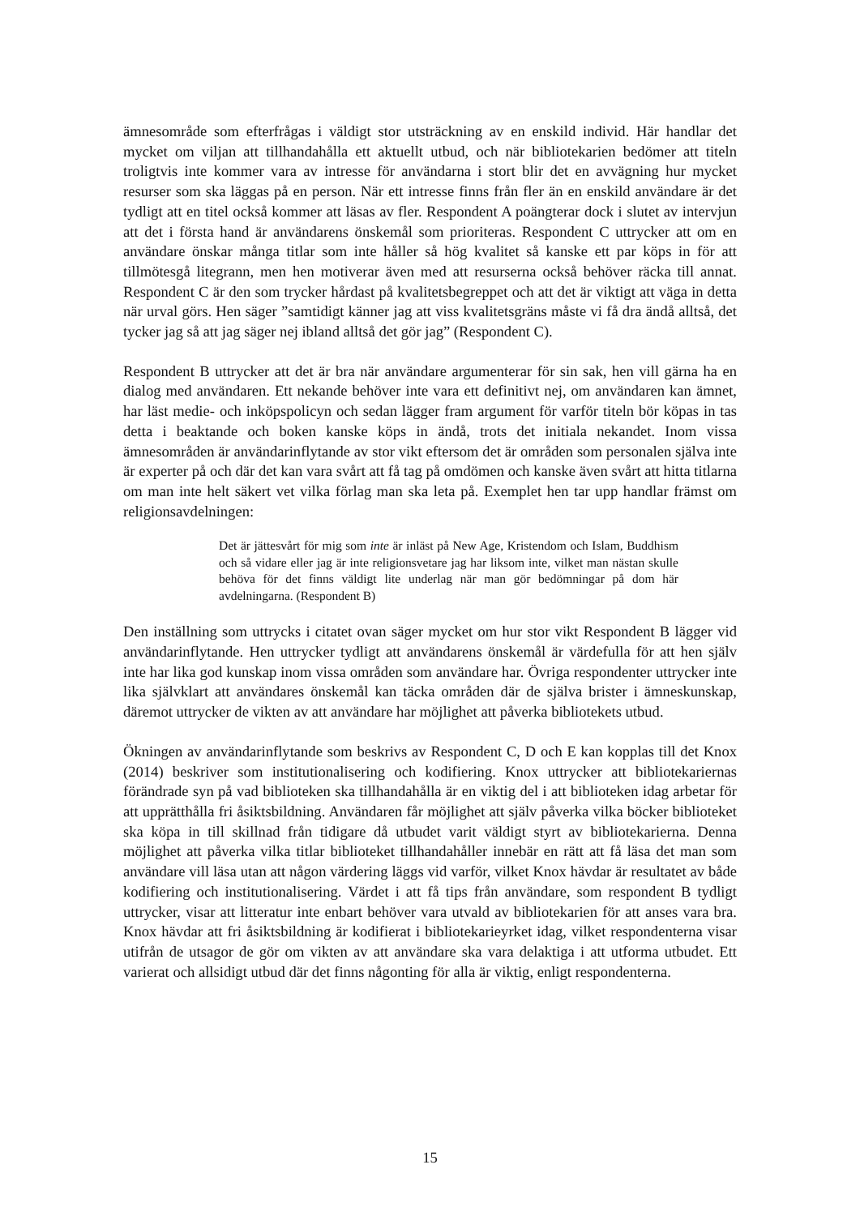ämnesområde som efterfrågas i väldigt stor utsträckning av en enskild individ. Här handlar det mycket om viljan att tillhandahålla ett aktuellt utbud, och när bibliotekarien bedömer att titeln troligtvis inte kommer vara av intresse för användarna i stort blir det en avvägning hur mycket resurser som ska läggas på en person. När ett intresse finns från fler än en enskild användare är det tydligt att en titel också kommer att läsas av fler. Respondent A poängterar dock i slutet av intervjun att det i första hand är användarens önskemål som prioriteras. Respondent C uttrycker att om en användare önskar många titlar som inte håller så hög kvalitet så kanske ett par köps in för att tillmötesgå litegrann, men hen motiverar även med att resurserna också behöver räcka till annat. Respondent C är den som trycker hårdast på kvalitetsbegreppet och att det är viktigt att väga in detta när urval görs. Hen säger ”samtidigt känner jag att viss kvalitetsgräns måste vi få dra ändå alltså, det tycker jag så att jag säger nej ibland alltså det gör jag” (Respondent C).
Respondent B uttrycker att det är bra när användare argumenterar för sin sak, hen vill gärna ha en dialog med användaren. Ett nekande behöver inte vara ett definitivt nej, om användaren kan ämnet, har läst medie- och inköpspolicyn och sedan lägger fram argument för varför titeln bör köpas in tas detta i beaktande och boken kanske köps in ändå, trots det initiala nekandet. Inom vissa ämnesområden är användarinflytande av stor vikt eftersom det är områden som personalen själva inte är experter på och där det kan vara svårt att få tag på omdömen och kanske även svårt att hitta titlarna om man inte helt säkert vet vilka förlag man ska leta på. Exemplet hen tar upp handlar främst om religionsavdelningen:
Det är jättesvårt för mig som inte är inläst på New Age, Kristendom och Islam, Buddhism och så vidare eller jag är inte religionsvetare jag har liksom inte, vilket man nästan skulle behöva för det finns väldigt lite underlag när man gör bedömningar på dom här avdelningarna. (Respondent B)
Den inställning som uttrycks i citatet ovan säger mycket om hur stor vikt Respondent B lägger vid användarinflytande. Hen uttrycker tydligt att användarens önskemål är värdefulla för att hen själv inte har lika god kunskap inom vissa områden som användare har. Övriga respondenter uttrycker inte lika självklart att användares önskemål kan täcka områden där de själva brister i ämneskunskap, däremot uttrycker de vikten av att användare har möjlighet att påverka bibliotekets utbud.
Ökningen av användarinflytande som beskrivs av Respondent C, D och E kan kopplas till det Knox (2014) beskriver som institutionalisering och kodifiering. Knox uttrycker att bibliotekariernas förändrade syn på vad biblioteken ska tillhandahålla är en viktig del i att biblioteken idag arbetar för att upprätthålla fri åsiktsbildning. Användaren får möjlighet att själv påverka vilka böcker biblioteket ska köpa in till skillnad från tidigare då utbudet varit väldigt styrt av bibliotekarierna. Denna möjlighet att påverka vilka titlar biblioteket tillhandahåller innebär en rätt att få läsa det man som användare vill läsa utan att någon värdering läggs vid varför, vilket Knox hävdar är resultatet av både kodifiering och institutionalisering. Värdet i att få tips från användare, som respondent B tydligt uttrycker, visar att litteratur inte enbart behöver vara utvald av bibliotekarien för att anses vara bra. Knox hävdar att fri åsiktsbildning är kodifierat i bibliotekarieyrket idag, vilket respondenterna visar utifrån de utsagor de gör om vikten av att användare ska vara delaktiga i att utforma utbudet. Ett varierat och allsidigt utbud där det finns någonting för alla är viktig, enligt respondenterna.
15